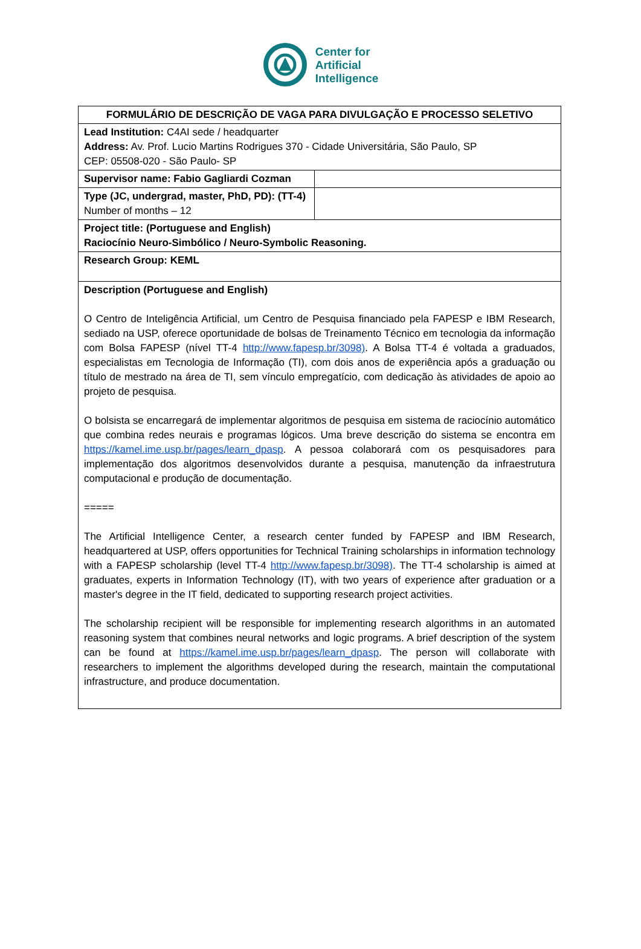Center for
Artificial
Intelligence
| FORMULÁRIO DE DESCRIÇÃO DE VAGA PARA DIVULGAÇÃO E PROCESSO SELETIVO | |
| Lead Institution: C4AI sede / headquarter Address: Av. Prof. Lucio Martins Rodrigues 370 - Cidade Universitária, São Paulo, SP CEP: 05508-020 - São Paulo- SP | |
| Supervisor name: Fabio Gagliardi Cozman | |
| Type (JC, undergrad, master, PhD, PD): (TT-4) Number of months – 12 | |
| Project title: (Portuguese and English) Raciocínio Neuro-Simbólico / Neuro-Symbolic Reasoning. | |
| Research Group: KEML | |
| Description (Portuguese and English) O Centro de Inteligência Artificial, um Centro de Pesquisa financiado pela FAPESP e IBM Research, sediado na USP, oferece oportunidade de bolsas de Treinamento Técnico em tecnologia da informação com Bolsa FAPESP (nível TT-4 http://www.fapesp.br/3098) . A Bolsa TT-4 é voltada a graduados, especialistas em Tecnologia de Informação (TI), com dois anos de experiência após a graduação ou título de mestrado na área de TI, sem vínculo empregatício, com dedicação às atividades de apoio ao projeto de pesquisa. O bolsista se encarregará de implementar algoritmos de pesquisa em sistema de raciocínio automático que combina redes neurais e programas lógicos. Uma breve descrição do sistema se encontra em https://kamel.ime.usp.br/pages/learn_dpasp . A pessoa colaborará com os pesquisadores para implementação dos algoritmos desenvolvidos durante a pesquisa, manutenção da infraestrutura computacional e produção de documentação. ===== The Artificial Intelligence Center, a research center funded by FAPESP and IBM Research, headquartered at USP, offers opportunities for Technical Training scholarships in information technology with a FAPESP scholarship (level TT-4 http://www.fapesp.br/3098) . The TT-4 scholarship is aimed at graduates, experts in Information Technology (IT), with two years of experience after graduation or a master's degree in the IT field, dedicated to supporting research project activities. The scholarship recipient will be responsible for implementing research algorithms in an automated reasoning system that combines neural networks and logic programs. A brief description of the system can be found at https://kamel.ime.usp.br/pages/learn_dpasp . The person will collaborate with researchers to implement the algorithms developed during the research, maintain the computational infrastructure, and produce documentation. | |